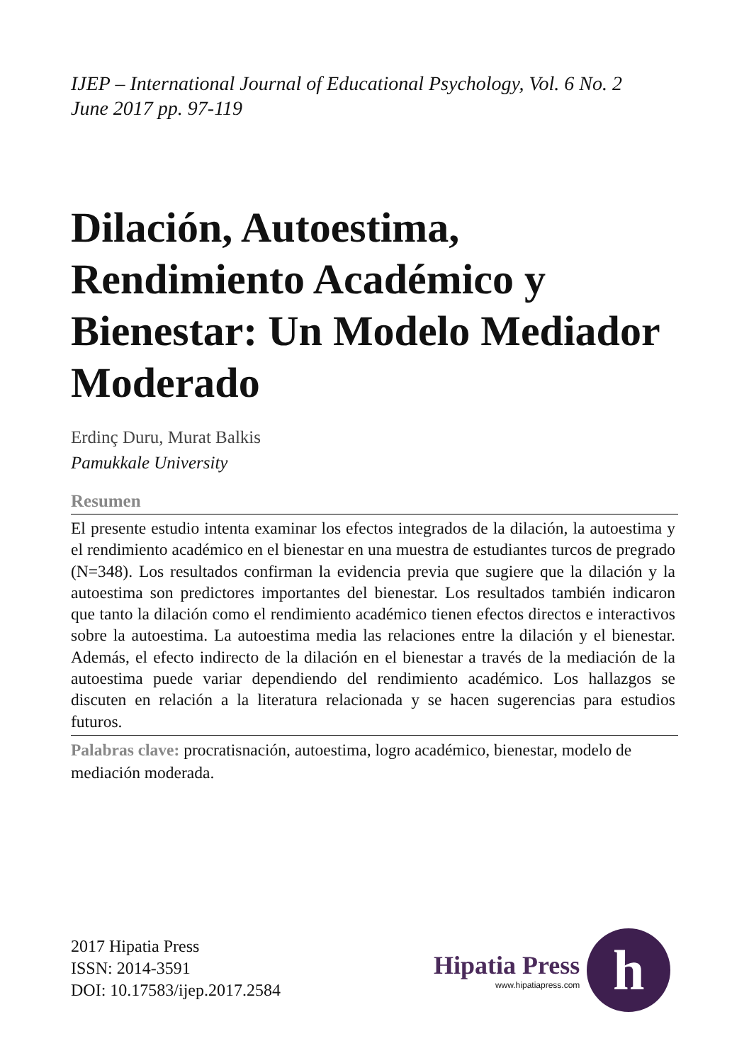IJEP – International Journal of Educational Psychology, Vol. 6 No. 2
June 2017 pp. 97-119
Dilación, Autoestima, Rendimiento Académico y Bienestar: Un Modelo Mediador Moderado
Erdinç Duru, Murat Balkis
Pamukkale University
Resumen
El presente estudio intenta examinar los efectos integrados de la dilación, la autoestima y el rendimiento académico en el bienestar en una muestra de estudiantes turcos de pregrado (N=348). Los resultados confirman la evidencia previa que sugiere que la dilación y la autoestima son predictores importantes del bienestar. Los resultados también indicaron que tanto la dilación como el rendimiento académico tienen efectos directos e interactivos sobre la autoestima. La autoestima media las relaciones entre la dilación y el bienestar. Además, el efecto indirecto de la dilación en el bienestar a través de la mediación de la autoestima puede variar dependiendo del rendimiento académico. Los hallazgos se discuten en relación a la literatura relacionada y se hacen sugerencias para estudios futuros.
Palabras clave: procratisnación, autoestima, logro académico, bienestar, modelo de mediación moderada.
2017 Hipatia Press
ISSN: 2014-3591
DOI: 10.17583/ijep.2017.2584
Hipatia Press
www.hipatiapress.com
h